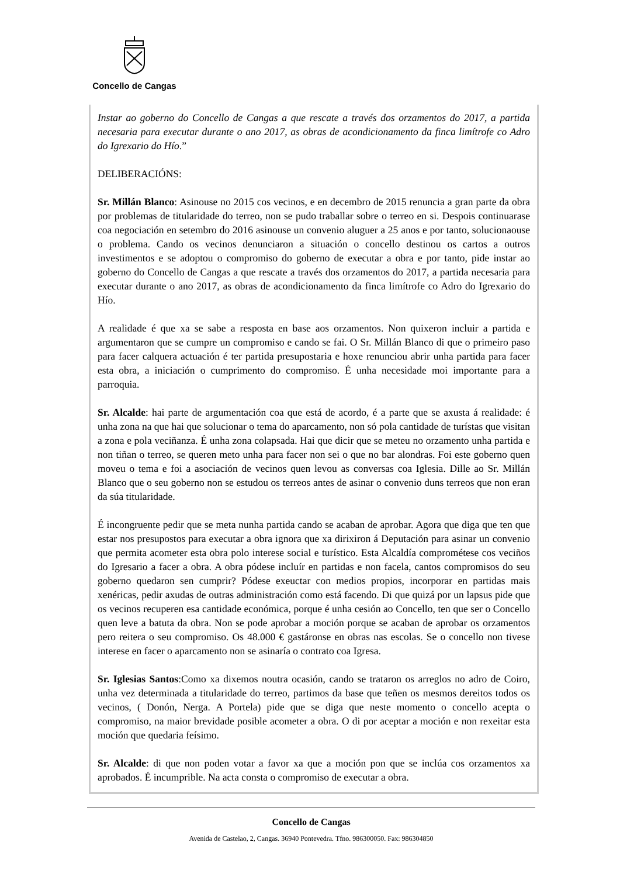Concello de Cangas
Instar ao goberno do Concello de Cangas a que rescate a través dos orzamentos do 2017, a partida necesaria para executar durante o ano 2017, as obras de acondicionamento da finca limítrofe co Adro do Igrexario do Hío.”
DELIBERACIÓNS:
Sr. Millán Blanco: Asinouse no 2015 cos vecinos, e en decembro de 2015 renuncia a gran parte da obra por problemas de titularidade do terreo, non se pudo traballar sobre o terreo en si. Despois continuarase coa negociación en setembro do 2016 asinouse un convenio aluguer a 25 anos e por tanto, solucionaouse o problema. Cando os vecinos denunciaron a situación o concello destinou os cartos a outros investimentos e se adoptou o compromiso do goberno de executar a obra e por tanto, pide instar ao goberno do Concello de Cangas a que rescate a través dos orzamentos do 2017, a partida necesaria para executar durante o ano 2017, as obras de acondicionamento da finca limítrofe co Adro do Igrexario do Hío.
A realidade é que xa se sabe a resposta en base aos orzamentos. Non quixeron incluir a partida e argumentaron que se cumpre un compromiso e cando se fai. O Sr. Millán Blanco di que o primeiro paso para facer calquera actuación é ter partida presupostaria e hoxe renunciou abrir unha partida para facer esta obra, a iniciación o cumprimento do compromiso. É unha necesidade moi importante para a parroquia.
Sr. Alcalde: hai parte de argumentación coa que está de acordo, é a parte que se axusta á realidade: é unha zona na que hai que solucionar o tema do aparcamento, non só pola cantidade de turístas que visitan a zona e pola veciñanza. É unha zona colapsada. Hai que dicir que se meteu no orzamento unha partida e non tiñan o terreo, se queren meto unha para facer non sei o que no bar alondras. Foi este goberno quen moveu o tema e foi a asociación de vecinos quen levou as conversas coa Iglesia. Dille ao Sr. Millán Blanco que o seu goberno non se estudou os terreos antes de asinar o convenio duns terreos que non eran da súa titularidade.
É incongruente pedir que se meta nunha partida cando se acaban de aprobar. Agora que diga que ten que estar nos presupostos para executar a obra ignora que xa dirixiron á Deputación para asinar un convenio que permita acometer esta obra polo interese social e turístico. Esta Alcaldía comprométese cos veciños do Igresario a facer a obra. A obra pódese incluír en partidas e non facela, cantos compromisos do seu goberno quedaron sen cumprir? Pódese exeuctar con medios propios, incorporar en partidas mais xenéricas, pedir axudas de outras administración como está facendo. Di que quizá por un lapsus pide que os vecinos recuperen esa cantidade económica, porque é unha cesión ao Concello, ten que ser o Concello quen leve a batuta da obra. Non se pode aprobar a moción porque se acaban de aprobar os orzamentos pero reitera o seu compromiso. Os 48.000 € gastáronse en obras nas escolas. Se o concello non tivese interese en facer o aparcamento non se asinaría o contrato coa Igresa.
Sr. Iglesias Santos:Como xa dixemos noutra ocasión, cando se trataron os arreglos no adro de Coiro, unha vez determinada a titularidade do terreo, partimos da base que teñen os mesmos dereitos todos os vecinos, ( Donón, Nerga. A Portela) pide que se diga que neste momento o concello acepta o compromiso, na maior brevidade posible acometer a obra. O di por aceptar a moción e non rexeitar esta moción que quedaria feísimo.
Sr. Alcalde: di que non poden votar a favor xa que a moción pon que se inclúa cos orzamentos xa aprobados. É incumprible. Na acta consta o compromiso de executar a obra.
Concello de Cangas
Avenida de Castelao, 2, Cangas. 36940 Pontevedra. Tfno. 986300050. Fax: 986304850